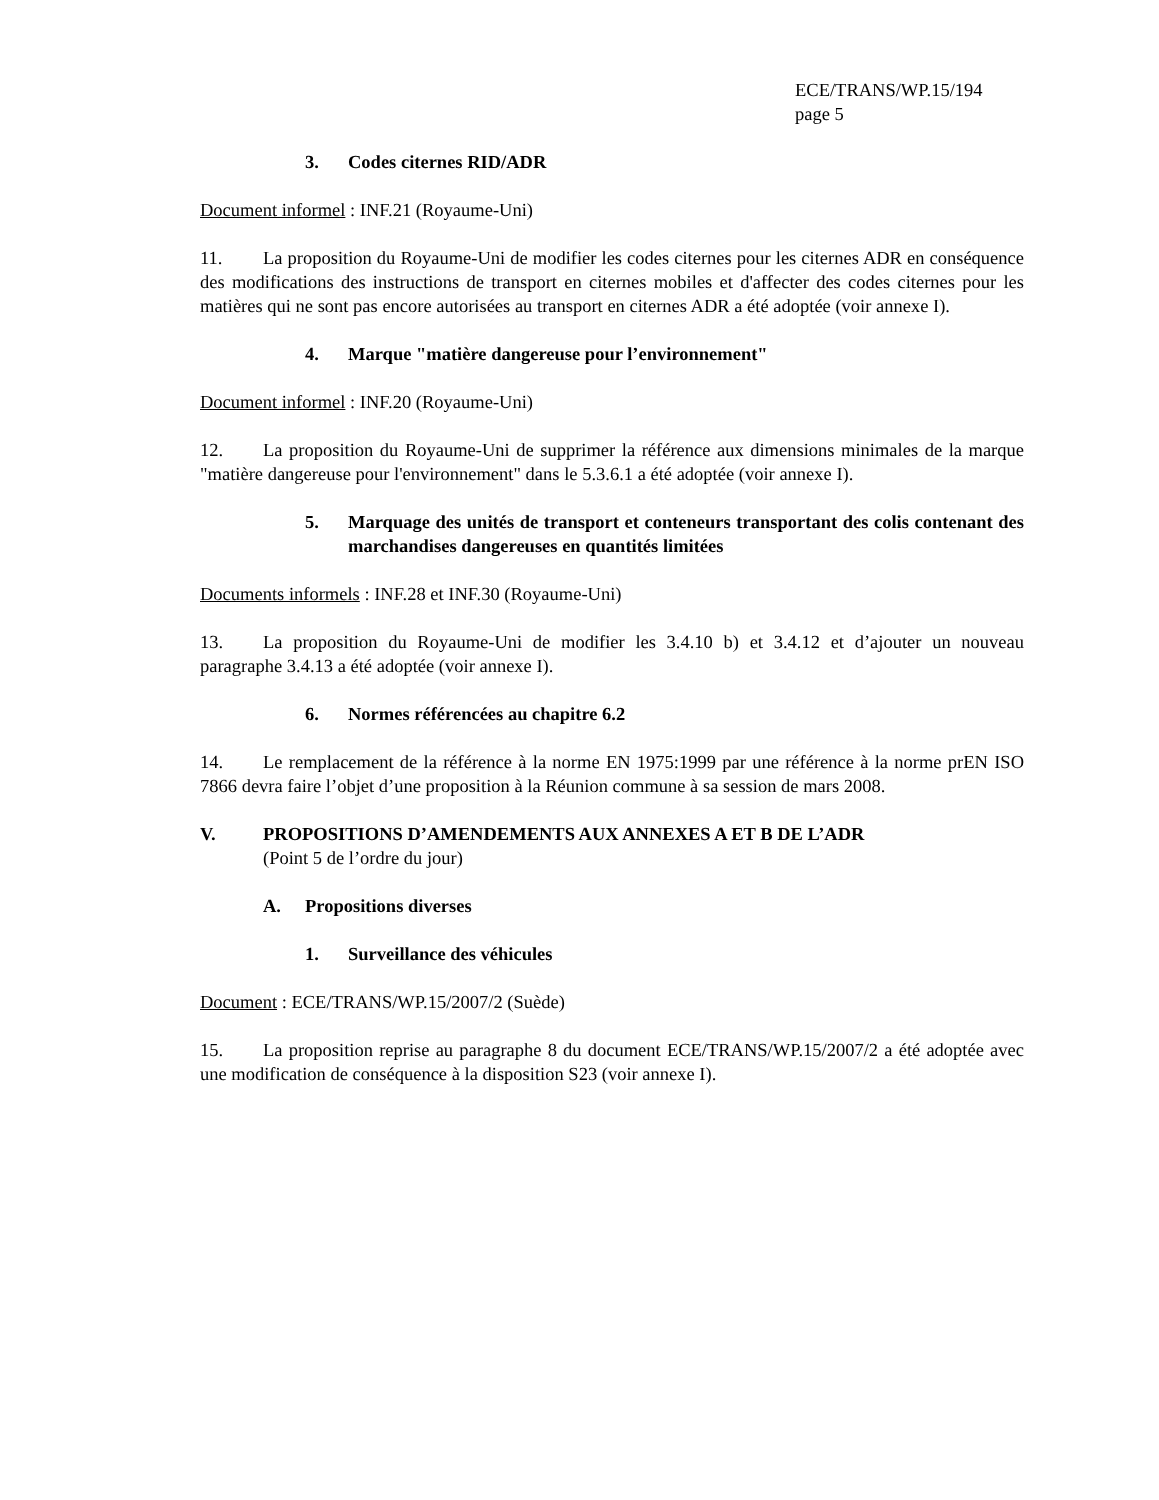ECE/TRANS/WP.15/194
page 5
3. Codes citernes RID/ADR
Document informel : INF.21 (Royaume-Uni)
11. La proposition du Royaume-Uni de modifier les codes citernes pour les citernes ADR en conséquence des modifications des instructions de transport en citernes mobiles et d'affecter des codes citernes pour les matières qui ne sont pas encore autorisées au transport en citernes ADR a été adoptée (voir annexe I).
4. Marque "matière dangereuse pour l’environnement"
Document informel : INF.20 (Royaume-Uni)
12. La proposition du Royaume-Uni de supprimer la référence aux dimensions minimales de la marque "matière dangereuse pour l'environnement" dans le 5.3.6.1 a été adoptée (voir annexe I).
5. Marquage des unités de transport et conteneurs transportant des colis contenant des marchandises dangereuses en quantités limitées
Documents informels : INF.28 et INF.30 (Royaume-Uni)
13. La proposition du Royaume-Uni de modifier les 3.4.10 b) et 3.4.12 et d’ajouter un nouveau paragraphe 3.4.13 a été adoptée (voir annexe I).
6. Normes référencées au chapitre 6.2
14. Le remplacement de la référence à la norme EN 1975:1999 par une référence à la norme prEN ISO 7866 devra faire l’objet d’une proposition à la Réunion commune à sa session de mars 2008.
V. PROPOSITIONS D’AMENDEMENTS AUX ANNEXES A ET B DE L’ADR
(Point 5 de l’ordre du jour)
A. Propositions diverses
1. Surveillance des véhicules
Document : ECE/TRANS/WP.15/2007/2 (Suède)
15. La proposition reprise au paragraphe 8 du document ECE/TRANS/WP.15/2007/2 a été adoptée avec une modification de conséquence à la disposition S23 (voir annexe I).